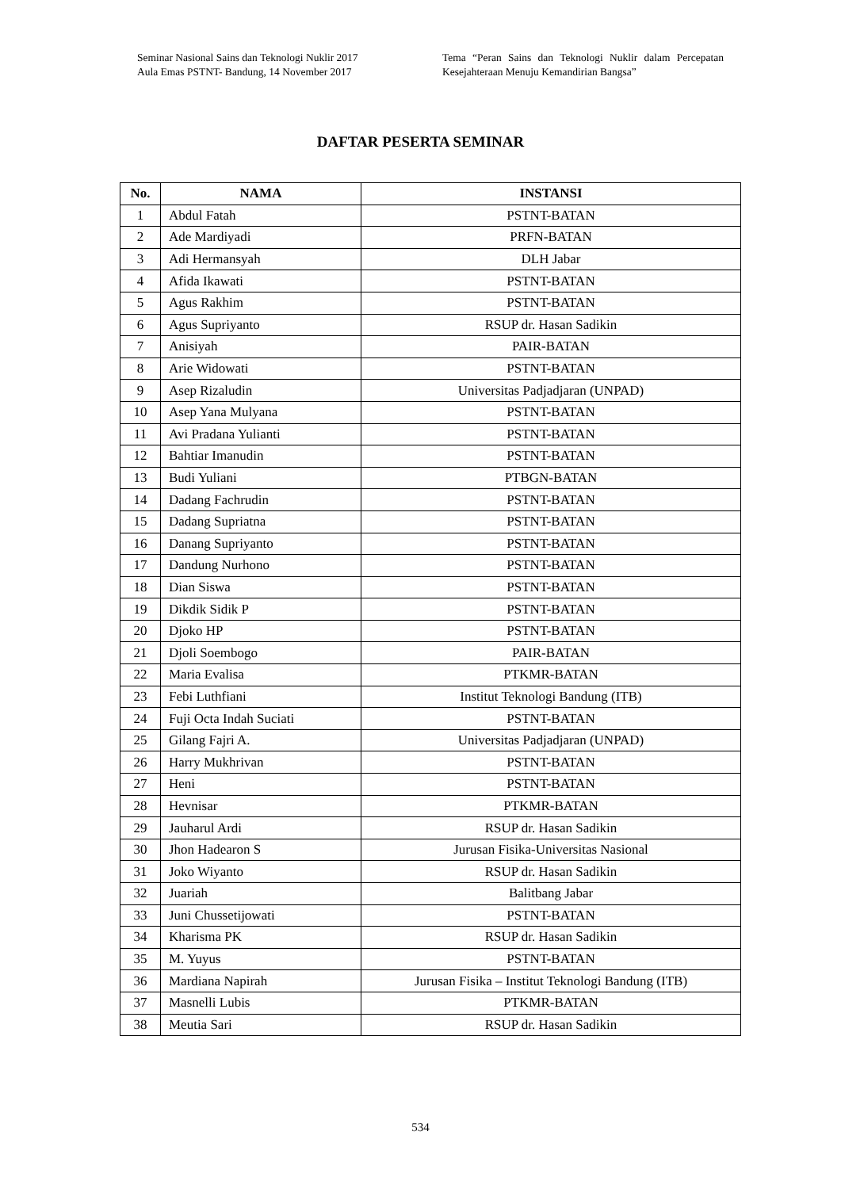Seminar Nasional Sains dan Teknologi Nuklir 2017
Aula Emas PSTNT- Bandung, 14 November 2017
Tema “Peran Sains dan Teknologi Nuklir dalam Percepatan Kesejahteraan Menuju Kemandirian Bangsa”
DAFTAR PESERTA SEMINAR
| No. | NAMA | INSTANSI |
| --- | --- | --- |
| 1 | Abdul Fatah | PSTNT-BATAN |
| 2 | Ade Mardiyadi | PRFN-BATAN |
| 3 | Adi Hermansyah | DLH Jabar |
| 4 | Afida Ikawati | PSTNT-BATAN |
| 5 | Agus Rakhim | PSTNT-BATAN |
| 6 | Agus Supriyanto | RSUP dr. Hasan Sadikin |
| 7 | Anisiyah | PAIR-BATAN |
| 8 | Arie Widowati | PSTNT-BATAN |
| 9 | Asep Rizaludin | Universitas Padjadjaran (UNPAD) |
| 10 | Asep Yana Mulyana | PSTNT-BATAN |
| 11 | Avi Pradana Yulianti | PSTNT-BATAN |
| 12 | Bahtiar Imanudin | PSTNT-BATAN |
| 13 | Budi Yuliani | PTBGN-BATAN |
| 14 | Dadang Fachrudin | PSTNT-BATAN |
| 15 | Dadang Supriatna | PSTNT-BATAN |
| 16 | Danang Supriyanto | PSTNT-BATAN |
| 17 | Dandung Nurhono | PSTNT-BATAN |
| 18 | Dian Siswa | PSTNT-BATAN |
| 19 | Dikdik Sidik P | PSTNT-BATAN |
| 20 | Djoko HP | PSTNT-BATAN |
| 21 | Djoli Soembogo | PAIR-BATAN |
| 22 | Maria Evalisa | PTKMR-BATAN |
| 23 | Febi Luthfiani | Institut Teknologi Bandung (ITB) |
| 24 | Fuji Octa Indah Suciati | PSTNT-BATAN |
| 25 | Gilang Fajri A. | Universitas Padjadjaran (UNPAD) |
| 26 | Harry Mukhrivan | PSTNT-BATAN |
| 27 | Heni | PSTNT-BATAN |
| 28 | Hevnisar | PTKMR-BATAN |
| 29 | Jauharul Ardi | RSUP dr. Hasan Sadikin |
| 30 | Jhon Hadearon S | Jurusan Fisika-Universitas Nasional |
| 31 | Joko Wiyanto | RSUP dr. Hasan Sadikin |
| 32 | Juariah | Balitbang Jabar |
| 33 | Juni Chussetijowati | PSTNT-BATAN |
| 34 | Kharisma PK | RSUP dr. Hasan Sadikin |
| 35 | M. Yuyus | PSTNT-BATAN |
| 36 | Mardiana Napirah | Jurusan Fisika – Institut Teknologi Bandung (ITB) |
| 37 | Masnelli Lubis | PTKMR-BATAN |
| 38 | Meutia Sari | RSUP dr. Hasan Sadikin |
534